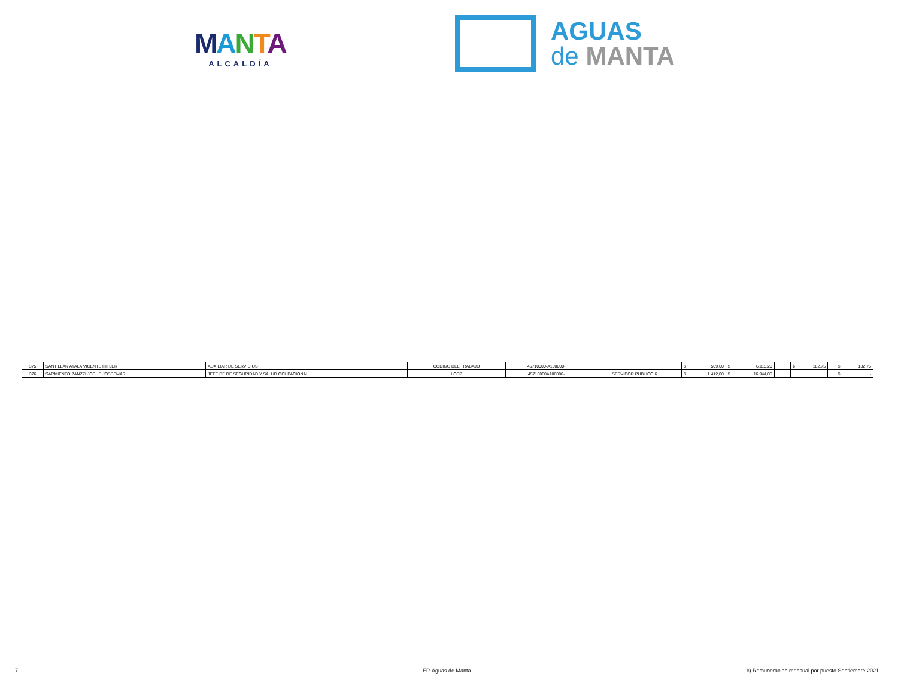MANTA
ALCALDÍA
AGUAS
de MANTA
| 375 | SANTILLAN AYALA VICENTE HITLER | AUXILIAR DE SERVICIOS | CODIGO DEL TRABAJO | 45710000-A100000- | | $ 509,60 | $ 6.115,20 | | | $ 182,75 | | $ 182,75 |
| 376 | SARMIENTO ZANZZI JOSUE JOSSEMAR | JEFE DE DE SEGURIDAD Y SALUD OCUPACIONAL | LOEP | 45710000A100000- | SERVIDOR PUBLICO 6 | $ 1.412,00 | $ 16.944,00 | | | | | $ - |
7 EP-Aguas de Manta c) Remuneracion mensual por puesto Septiembre 2021